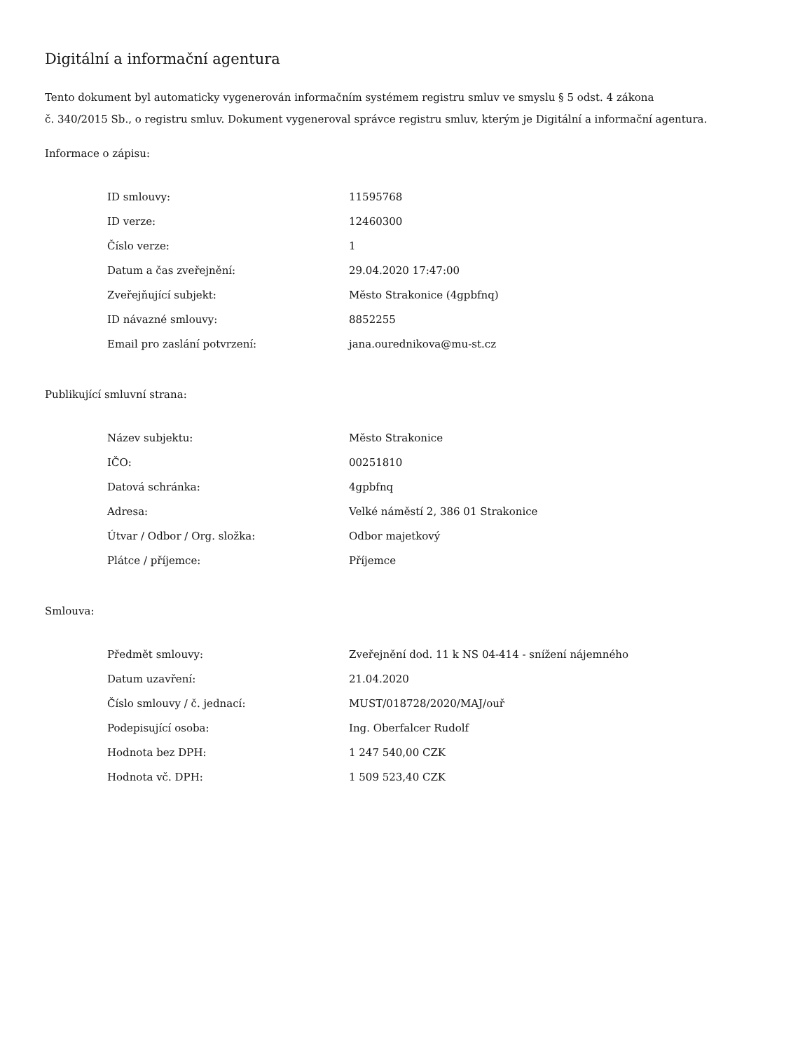Digitální a informační agentura
Tento dokument byl automaticky vygenerován informačním systémem registru smluv ve smyslu § 5 odst. 4 zákona
č. 340/2015 Sb., o registru smluv. Dokument vygeneroval správce registru smluv, kterým je Digitální a informační agentura.
Informace o zápisu:
| ID smlouvy: | 11595768 |
| ID verze: | 12460300 |
| Číslo verze: | 1 |
| Datum a čas zveřejnění: | 29.04.2020 17:47:00 |
| Zveřejňující subjekt: | Město Strakonice (4gpbfnq) |
| ID návazné smlouvy: | 8852255 |
| Email pro zaslání potvrzení: | jana.ourednikova@mu-st.cz |
Publikující smluvní strana:
| Název subjektu: | Město Strakonice |
| IČO: | 00251810 |
| Datová schránka: | 4gpbfnq |
| Adresa: | Velké náměstí 2, 386 01 Strakonice |
| Útvar / Odbor / Org. složka: | Odbor majetkový |
| Plátce / příjemce: | Příjemce |
Smlouva:
| Předmět smlouvy: | Zveřejnění dod. 11 k NS 04-414 - snížení nájemného |
| Datum uzavření: | 21.04.2020 |
| Číslo smlouvy / č. jednací: | MUST/018728/2020/MAJ/ouř |
| Podepisující osoba: | Ing. Oberfalcer Rudolf |
| Hodnota bez DPH: | 1 247 540,00 CZK |
| Hodnota vč. DPH: | 1 509 523,40 CZK |